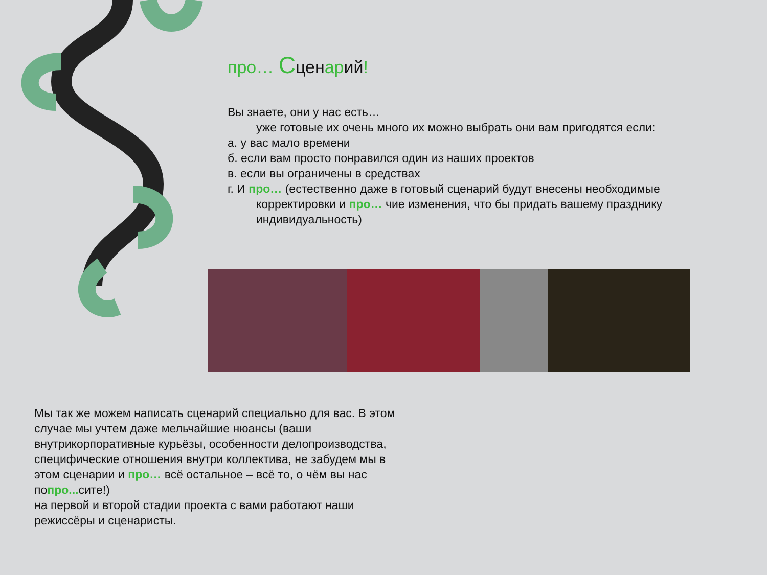про… Сценарий!
Вы знаете, они у нас есть…
уже готовые их очень много их можно выбрать они вам пригодятся если:
а. у вас мало времени
б. если вам просто понравился один из наших проектов
в. если вы ограничены в средствах
г. И про… (естественно даже в готовый сценарий будут внесены необходимые
корректировки и про… чие изменения, что бы придать вашему празднику индивидуальность)
Мы так же можем написать сценарий специально для вас. В этом случае мы учтем даже мельчайшие нюансы (ваши внутрикорпоративные курьёзы, особенности делопроизводства, специфические отношения внутри коллектива, не забудем мы в этом сценарии и про… всё остальное – всё то, о чём вы нас попро... сите!)
на первой и второй стадии проекта с вами работают наши режиссёры и сценаристы.